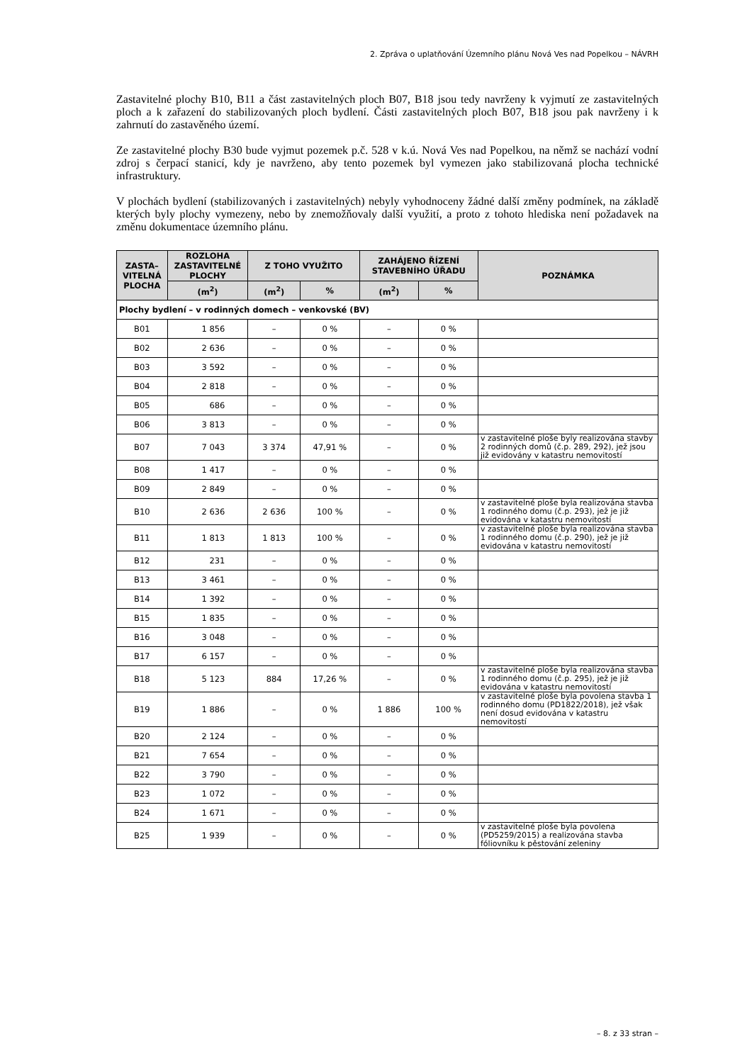2. Zpráva o uplatňování Územního plánu Nová Ves nad Popelkou – NÁVRH
Zastavitelné plochy B10, B11 a část zastavitelných ploch B07, B18 jsou tedy navrženy k vyjmutí ze zastavitelných ploch a k zařazení do stabilizovaných ploch bydlení. Části zastavitelných ploch B07, B18 jsou pak navrženy i k zahrnutí do zastavěného území.
Ze zastavitelné plochy B30 bude vyjmut pozemek p.č. 528 v k.ú. Nová Ves nad Popelkou, na němž se nachází vodní zdroj s čerpací stanicí, kdy je navrženo, aby tento pozemek byl vymezen jako stabilizovaná plocha technické infrastruktury.
V plochách bydlení (stabilizovaných i zastavitelných) nebyly vyhodnoceny žádné další změny podmínek, na základě kterých byly plochy vymezeny, nebo by znemožňovaly další využití, a proto z tohoto hlediska není požadavek na změnu dokumentace územního plánu.
| ZASTA– VITELNÁ PLOCHA | ROZLOHA ZASTAVITELNÉ PLOCHY | Z TOHO VYUŽITO | | ZAHÁJENO ŘÍZENÍ STAVEBNÍHO ÚŘADU | | POZNÁMKA |
| --- | --- | --- | --- | --- | --- | --- |
| | (m<sup>2</sup>) | (m<sup>2</sup>) | % | (m<sup>2</sup>) | % | |
| Plochy bydlení – v rodinných domech – venkovské (BV) | | | | | | |
| B01 | 1 856 | – | 0 % | – | 0 % | |
| B02 | 2 636 | – | 0 % | – | 0 % | |
| B03 | 3 592 | – | 0 % | – | 0 % | |
| B04 | 2 818 | – | 0 % | – | 0 % | |
| B05 | 686 | – | 0 % | – | 0 % | |
| B06 | 3 813 | – | 0 % | – | 0 % | |
| B07 | 7 043 | 3 374 | 47,91 % | – | 0 % | v zastavitelné ploše byly realizována stavby 2 rodinných domů (č.p. 289, 292), jež jsou již evidovány v katastru nemovitostí |
| B08 | 1 417 | – | 0 % | – | 0 % | |
| B09 | 2 849 | – | 0 % | – | 0 % | |
| B10 | 2 636 | 2 636 | 100 % | – | 0 % | v zastavitelné ploše byla realizována stavba 1 rodinného domu (č.p. 293), jež je již evidována v katastru nemovitostí |
| B11 | 1 813 | 1 813 | 100 % | – | 0 % | v zastavitelné ploše byla realizována stavba 1 rodinného domu (č.p. 290), jež je již evidována v katastru nemovitostí |
| B12 | 231 | – | 0 % | – | 0 % | |
| B13 | 3 461 | – | 0 % | – | 0 % | |
| B14 | 1 392 | – | 0 % | – | 0 % | |
| B15 | 1 835 | – | 0 % | – | 0 % | |
| B16 | 3 048 | – | 0 % | – | 0 % | |
| B17 | 6 157 | – | 0 % | – | 0 % | |
| B18 | 5 123 | 884 | 17,26 % | – | 0 % | v zastavitelné ploše byla realizována stavba 1 rodinného domu (č.p. 295), jež je již evidována v katastru nemovitostí |
| B19 | 1 886 | – | 0 % | 1 886 | 100 % | v zastavitelné ploše byla povolena stavba 1 rodinného domu (PD1822/2018), jež však není dosud evidována v katastru nemovitostí |
| B20 | 2 124 | – | 0 % | – | 0 % | |
| B21 | 7 654 | – | 0 % | – | 0 % | |
| B22 | 3 790 | – | 0 % | – | 0 % | |
| B23 | 1 072 | – | 0 % | – | 0 % | |
| B24 | 1 671 | – | 0 % | – | 0 % | |
| B25 | 1 939 | – | 0 % | – | 0 % | v zastavitelné ploše byla povolena (PD5259/2015) a realizována stavba fóliovníku k pěstování zeleniny |
– 8. z 33 stran –